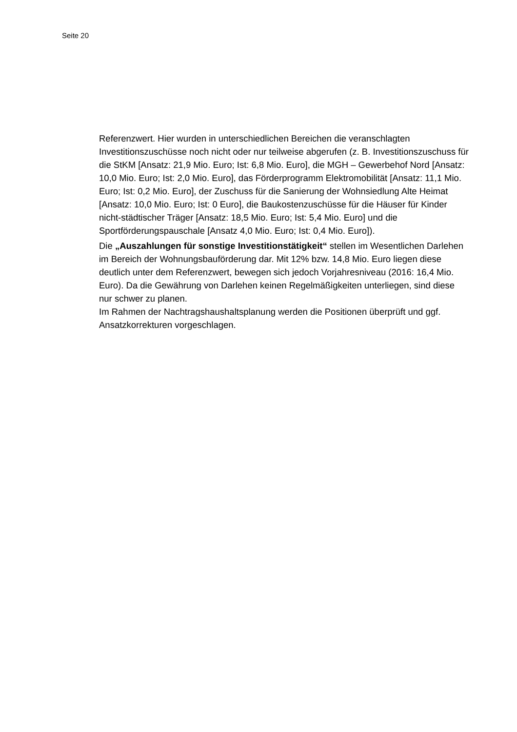Seite 20
Referenzwert. Hier wurden in unterschiedlichen Bereichen die veranschlagten Investitionszuschüsse noch nicht oder nur teilweise abgerufen (z. B. Investitionszuschuss für die StKM [Ansatz: 21,9 Mio. Euro; Ist: 6,8 Mio. Euro], die MGH – Gewerbehof Nord [Ansatz: 10,0 Mio. Euro; Ist: 2,0 Mio. Euro], das Förderprogramm Elektromobilität [Ansatz: 11,1 Mio. Euro; Ist: 0,2 Mio. Euro], der Zuschuss für die Sanierung der Wohnsiedlung Alte Heimat [Ansatz: 10,0 Mio. Euro; Ist: 0 Euro], die Baukostenzuschüsse für die Häuser für Kinder nicht-städtischer Träger [Ansatz: 18,5 Mio. Euro; Ist: 5,4 Mio. Euro] und die Sportförderungspauschale [Ansatz 4,0 Mio. Euro; Ist: 0,4 Mio. Euro]).
Die „Auszahlungen für sonstige Investitionstätigkeit“ stellen im Wesentlichen Darlehen im Bereich der Wohnungsbauförderung dar. Mit 12% bzw. 14,8 Mio. Euro liegen diese deutlich unter dem Referenzwert, bewegen sich jedoch Vorjahresniveau (2016: 16,4 Mio. Euro). Da die Gewährung von Darlehen keinen Regelmäßigkeiten unterliegen, sind diese nur schwer zu planen.
Im Rahmen der Nachtragshaushaltsplanung werden die Positionen überprüft und ggf. Ansatzkorrekturen vorgeschlagen.